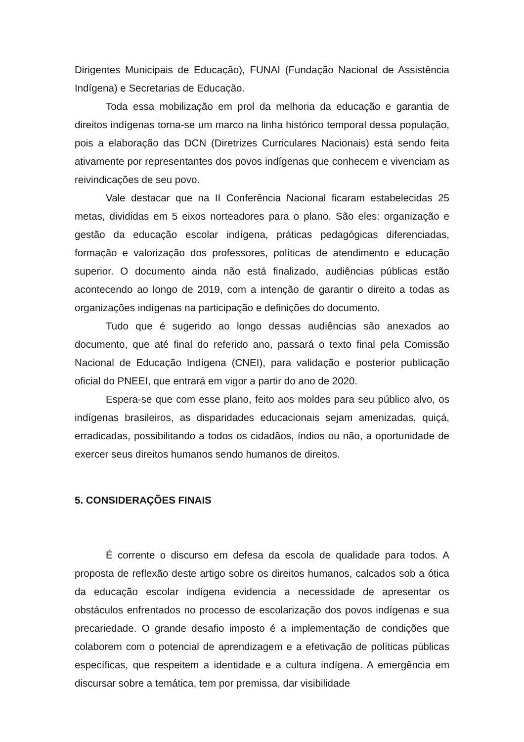Dirigentes Municipais de Educação), FUNAI (Fundação Nacional de Assistência Indígena) e Secretarias de Educação.
Toda essa mobilização em prol da melhoria da educação e garantia de direitos indígenas torna-se um marco na linha histórico temporal dessa população, pois a elaboração das DCN (Diretrizes Curriculares Nacionais) está sendo feita ativamente por representantes dos povos indígenas que conhecem e vivenciam as reivindicações de seu povo.
Vale destacar que na II Conferência Nacional ficaram estabelecidas 25 metas, divididas em 5 eixos norteadores para o plano. São eles: organização e gestão da educação escolar indígena, práticas pedagógicas diferenciadas, formação e valorização dos professores, políticas de atendimento e educação superior. O documento ainda não está finalizado, audiências públicas estão acontecendo ao longo de 2019, com a intenção de garantir o direito a todas as organizações indígenas na participação e definições do documento.
Tudo que é sugerido ao longo dessas audiências são anexados ao documento, que até final do referido ano, passará o texto final pela Comissão Nacional de Educação Indígena (CNEI), para validação e posterior publicação oficial do PNEEI, que entrará em vigor a partir do ano de 2020.
Espera-se que com esse plano, feito aos moldes para seu público alvo, os indígenas brasileiros, as disparidades educacionais sejam amenizadas, quiçá, erradicadas, possibilitando a todos os cidadãos, índios ou não, a oportunidade de exercer seus direitos humanos sendo humanos de direitos.
5. CONSIDERAÇÕES FINAIS
É corrente o discurso em defesa da escola de qualidade para todos. A proposta de reflexão deste artigo sobre os direitos humanos, calcados sob a ótica da educação escolar indígena evidencia a necessidade de apresentar os obstáculos enfrentados no processo de escolarização dos povos indígenas e sua precariedade. O grande desafio imposto é a implementação de condições que colaborem com o potencial de aprendizagem e a efetivação de políticas públicas específicas, que respeitem a identidade e a cultura indígena. A emergência em discursar sobre a temática, tem por premissa, dar visibilidade